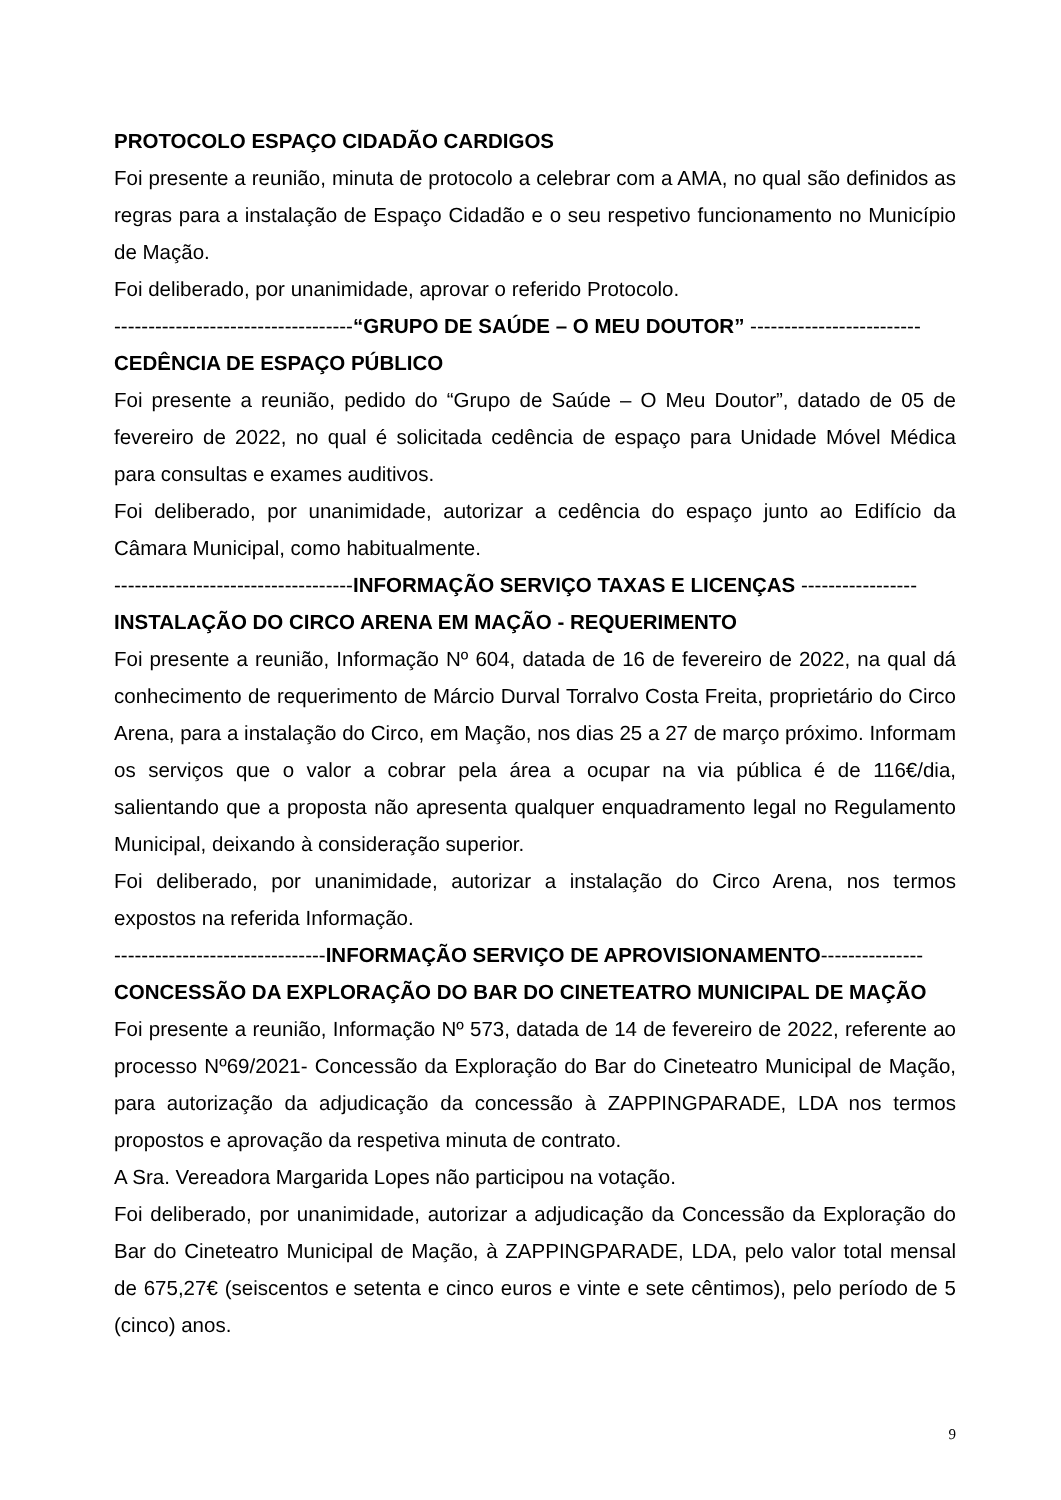PROTOCOLO ESPAÇO CIDADÃO CARDIGOS
Foi presente a reunião, minuta de protocolo a celebrar com a AMA, no qual são definidos as regras para a instalação de Espaço Cidadão e o seu respetivo funcionamento no Município de Mação.
Foi deliberado, por unanimidade, aprovar o referido Protocolo.
-----------------------------------“GRUPO DE SAÚDE – O MEU DOUTOR” -------------------------
CEDÊNCIA DE ESPAÇO PÚBLICO
Foi presente a reunião, pedido do “Grupo de Saúde – O Meu Doutor”, datado de 05 de fevereiro de 2022, no qual é solicitada cedência de espaço para Unidade Móvel Médica para consultas e exames auditivos.
Foi deliberado, por unanimidade, autorizar a cedência do espaço junto ao Edifício da Câmara Municipal, como habitualmente.
-----------------------------------INFORMAÇÃO SERVIÇO TAXAS E LICENÇAS -----------------
INSTALAÇÃO DO CIRCO ARENA EM MAÇÃO - REQUERIMENTO
Foi presente a reunião, Informação Nº 604, datada de 16 de fevereiro de 2022, na qual dá conhecimento de requerimento de Márcio Durval Torralvo Costa Freita, proprietário do Circo Arena, para a instalação do Circo, em Mação, nos dias 25 a 27 de março próximo. Informam os serviços que o valor a cobrar pela área a ocupar na via pública é de 116€/dia, salientando que a proposta não apresenta qualquer enquadramento legal no Regulamento Municipal, deixando à consideração superior.
Foi deliberado, por unanimidade, autorizar a instalação do Circo Arena, nos termos expostos na referida Informação.
-------------------------------INFORMAÇÃO SERVIÇO DE APROVISIONAMENTO---------------
CONCESSÃO DA EXPLORAÇÃO DO BAR DO CINETEATRO MUNICIPAL DE MAÇÃO
Foi presente a reunião, Informação Nº 573, datada de 14 de fevereiro de 2022, referente ao processo Nº69/2021- Concessão da Exploração do Bar do Cineteatro Municipal de Mação, para autorização da adjudicação da concessão à ZAPPINGPARADE, LDA nos termos propostos e aprovação da respetiva minuta de contrato.
A Sra. Vereadora Margarida Lopes não participou na votação.
Foi deliberado, por unanimidade, autorizar a adjudicação da Concessão da Exploração do Bar do Cineteatro Municipal de Mação, à ZAPPINGPARADE, LDA, pelo valor total mensal de 675,27€ (seiscentos e setenta e cinco euros e vinte e sete cêntimos), pelo período de 5 (cinco) anos.
9